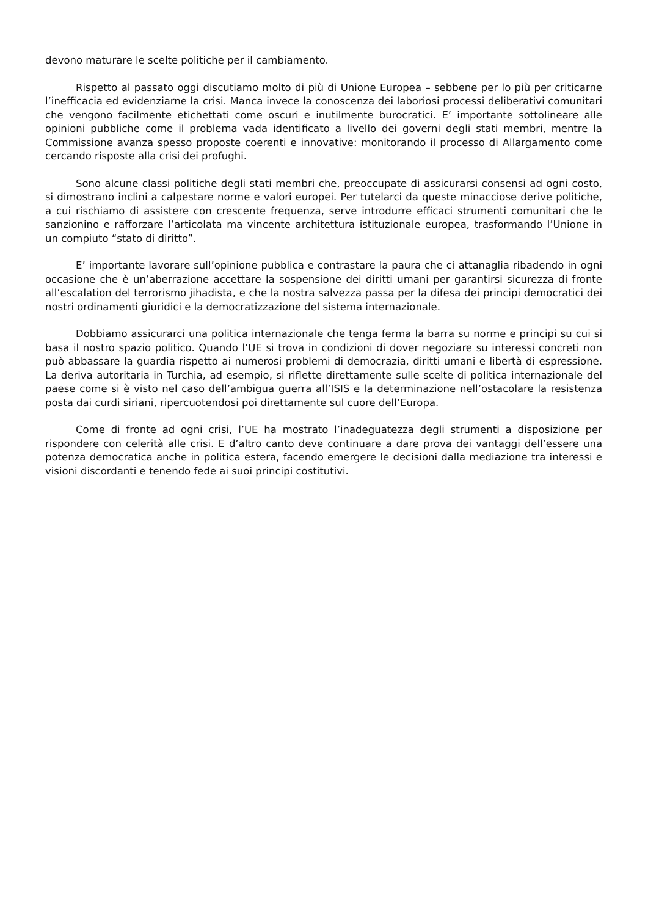devono maturare le scelte politiche per il cambiamento.
Rispetto al passato oggi discutiamo molto di più di Unione Europea – sebbene per lo più per criticarne l’inefficacia ed evidenziarne la crisi. Manca invece la conoscenza dei laboriosi processi deliberativi comunitari che vengono facilmente etichettati come oscuri e inutilmente burocratici. E’ importante sottolineare alle opinioni pubbliche come il problema vada identificato a livello dei governi degli stati membri, mentre la Commissione avanza spesso proposte coerenti e innovative: monitorando il processo di Allargamento come cercando risposte alla crisi dei profughi.
Sono alcune classi politiche degli stati membri che, preoccupate di assicurarsi consensi ad ogni costo, si dimostrano inclini a calpestare norme e valori europei. Per tutelarci da queste minacciose derive politiche, a cui rischiamo di assistere con crescente frequenza, serve introdurre efficaci strumenti comunitari che le sanzionino e rafforzare l’articolata ma vincente architettura istituzionale europea, trasformando l’Unione in un compiuto “stato di diritto”.
E’ importante lavorare sull’opinione pubblica e contrastare la paura che ci attanaglia ribadendo in ogni occasione che è un’aberrazione accettare la sospensione dei diritti umani per garantirsi sicurezza di fronte all’escalation del terrorismo jihadista, e che la nostra salvezza passa per la difesa dei principi democratici dei nostri ordinamenti giuridici e la democratizzazione del sistema internazionale.
Dobbiamo assicurarci una politica internazionale che tenga ferma la barra su norme e principi su cui si basa il nostro spazio politico. Quando l’UE si trova in condizioni di dover negoziare su interessi concreti non può abbassare la guardia rispetto ai numerosi problemi di democrazia, diritti umani e libertà di espressione. La deriva autoritaria in Turchia, ad esempio, si riflette direttamente sulle scelte di politica internazionale del paese come si è visto nel caso dell’ambigua guerra all’ISIS e la determinazione nell’ostacolare la resistenza posta dai curdi siriani, ripercuotendosi poi direttamente sul cuore dell’Europa.
Come di fronte ad ogni crisi, l’UE ha mostrato l’inadeguatezza degli strumenti a disposizione per rispondere con celerità alle crisi. E d’altro canto deve continuare a dare prova dei vantaggi dell’essere una potenza democratica anche in politica estera, facendo emergere le decisioni dalla mediazione tra interessi e visioni discordanti e tenendo fede ai suoi principi costitutivi.